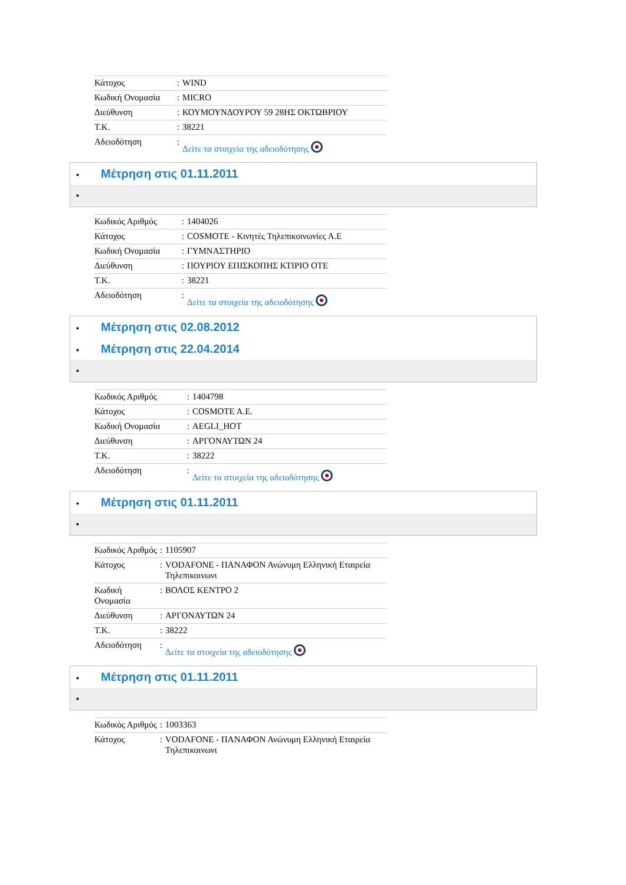| Κάτοχος | : | WIND |
| Κωδική Ονομασία | : | MICRO |
| Διεύθυνση | : | ΚΟΥΜΟΥΝΔΟΥΡΟΥ 59 28ΗΣ ΟΚΤΩΒΡΙΟΥ |
| Τ.Κ. | : | 38221 |
| Αδειοδότηση | : | Δείτε τα στοιχεία της αδειοδότησης |
• Μέτρηση στις 01.11.2011
•
| Κωδικός Αριθμός | : | 1404026 |
| Κάτοχος | : | COSMOTE - Κινητές Τηλεπικοινωνίες Α.Ε |
| Κωδική Ονομασία | : | ΓΥΜΝΑΣΤΗΡΙΟ |
| Διεύθυνση | : | ΠΟΥΡΙΟΥ ΕΠΙΣΚΟΠΗΣ ΚΤΙΡΙΟ ΟΤΕ |
| Τ.Κ. | : | 38221 |
| Αδειοδότηση | : | Δείτε τα στοιχεία της αδειοδότησης |
• Μέτρηση στις 02.08.2012
• Μέτρηση στις 22.04.2014
•
| Κωδικός Αριθμός | : | 1404798 |
| Κάτοχος | : | COSMOTE A.E. |
| Κωδική Ονομασία | : | AEGLI_HOT |
| Διεύθυνση | : | ΑΡΓΟΝΑΥΤΩΝ 24 |
| Τ.Κ. | : | 38222 |
| Αδειοδότηση | : | Δείτε τα στοιχεία της αδειοδότησης |
• Μέτρηση στις 01.11.2011
•
| Κωδικός Αριθμός | : | 1105907 |
| Κάτοχος | : | VODAFONE - ΠΑΝΑΦΟΝ Ανώνυμη Ελληνική Εταιρεία Τηλεπικοινωνι |
| Κωδική Ονομασία | : | ΒΟΛΟΣ ΚΕΝΤΡΟ 2 |
| Διεύθυνση | : | ΑΡΓΟΝΑΥΤΩΝ 24 |
| Τ.Κ. | : | 38222 |
| Αδειοδότηση | : | Δείτε τα στοιχεία της αδειοδότησης |
• Μέτρηση στις 01.11.2011
•
| Κωδικός Αριθμός | : | 1003363 |
| Κάτοχος | : | VODAFONE - ΠΑΝΑΦΟΝ Ανώνυμη Ελληνική Εταιρεία Τηλεπικοινωνι |